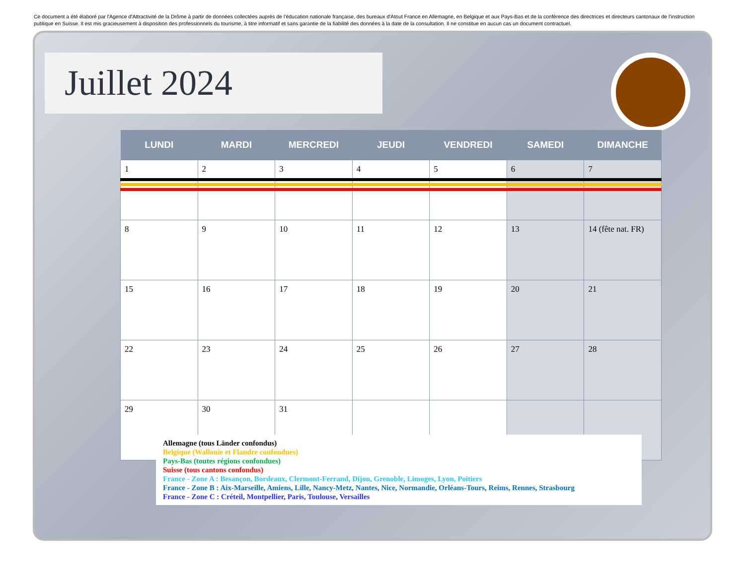Ce document a été élaboré par l'Agence d'Attractivité de la Drôme à partir de données collectées auprès de l'éducation nationale française, des bureaux d'Atout France en Allemagne, en Belgique et aux Pays-Bas et de la conférence des directrices et directeurs cantonaux de l'instruction publique en Suisse. Il est mis gracieusement à disposition des professionnels du tourisme, à titre informatif et sans garantie de la fiabilité des données à la date de la consultation. Il ne constitue en aucun cas un document contractuel.
Juillet 2024
| LUNDI | MARDI | MERCREDI | JEUDI | VENDREDI | SAMEDI | DIMANCHE |
| --- | --- | --- | --- | --- | --- | --- |
| 1 | 2 | 3 | 4 | 5 | 6 | 7 |
| 8 | 9 | 10 | 11 | 12 | 13 | 14 (fête nat. FR) |
| 15 | 16 | 17 | 18 | 19 | 20 | 21 |
| 22 | 23 | 24 | 25 | 26 | 27 | 28 |
| 29 | 30 | 31 | | | | |
Allemagne (tous Länder confondus)
Belgique (Wallonie et Flandre confondues)
Pays-Bas (toutes régions confondues)
Suisse (tous cantons confondus)
France - Zone A : Besançon, Bordeaux, Clermont-Ferrand, Dijon, Grenoble, Limoges, Lyon, Poitiers
France - Zone B : Aix-Marseille, Amiens, Lille, Nancy-Metz, Nantes, Nice, Normandie, Orléans-Tours, Reims, Rennes, Strasbourg
France - Zone C : Créteil, Montpellier, Paris, Toulouse, Versailles